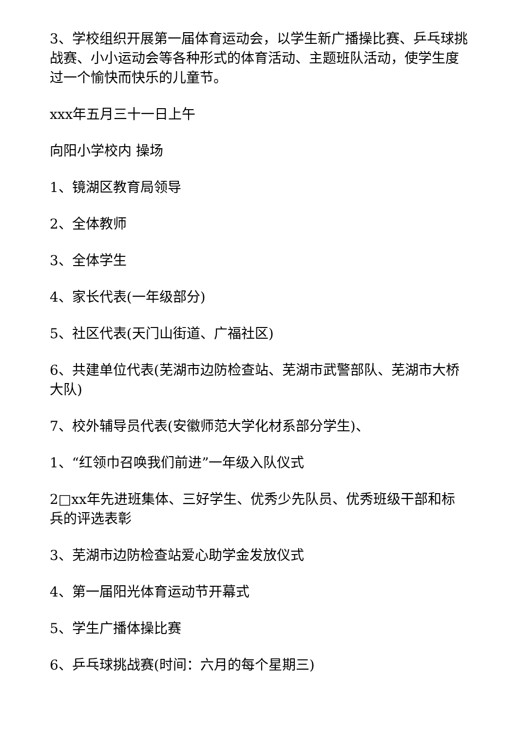3、学校组织开展第一届体育运动会，以学生新广播操比赛、乒乓球挑战赛、小小运动会等各种形式的体育活动、主题班队活动，使学生度过一个愉快而快乐的儿童节。
xxx年五月三十一日上午
向阳小学校内 操场
1、镜湖区教育局领导
2、全体教师
3、全体学生
4、家长代表(一年级部分)
5、社区代表(天门山街道、广福社区)
6、共建单位代表(芜湖市边防检查站、芜湖市武警部队、芜湖市大桥大队)
7、校外辅导员代表(安徽师范大学化材系部分学生)、
1、“红领巾召唤我们前进”一年级入队仪式
2□xx年先进班集体、三好学生、优秀少先队员、优秀班级干部和标兵的评选表彰
3、芜湖市边防检查站爱心助学金发放仪式
4、第一届阳光体育运动节开幕式
5、学生广播体操比赛
6、乒乓球挑战赛(时间：六月的每个星期三)